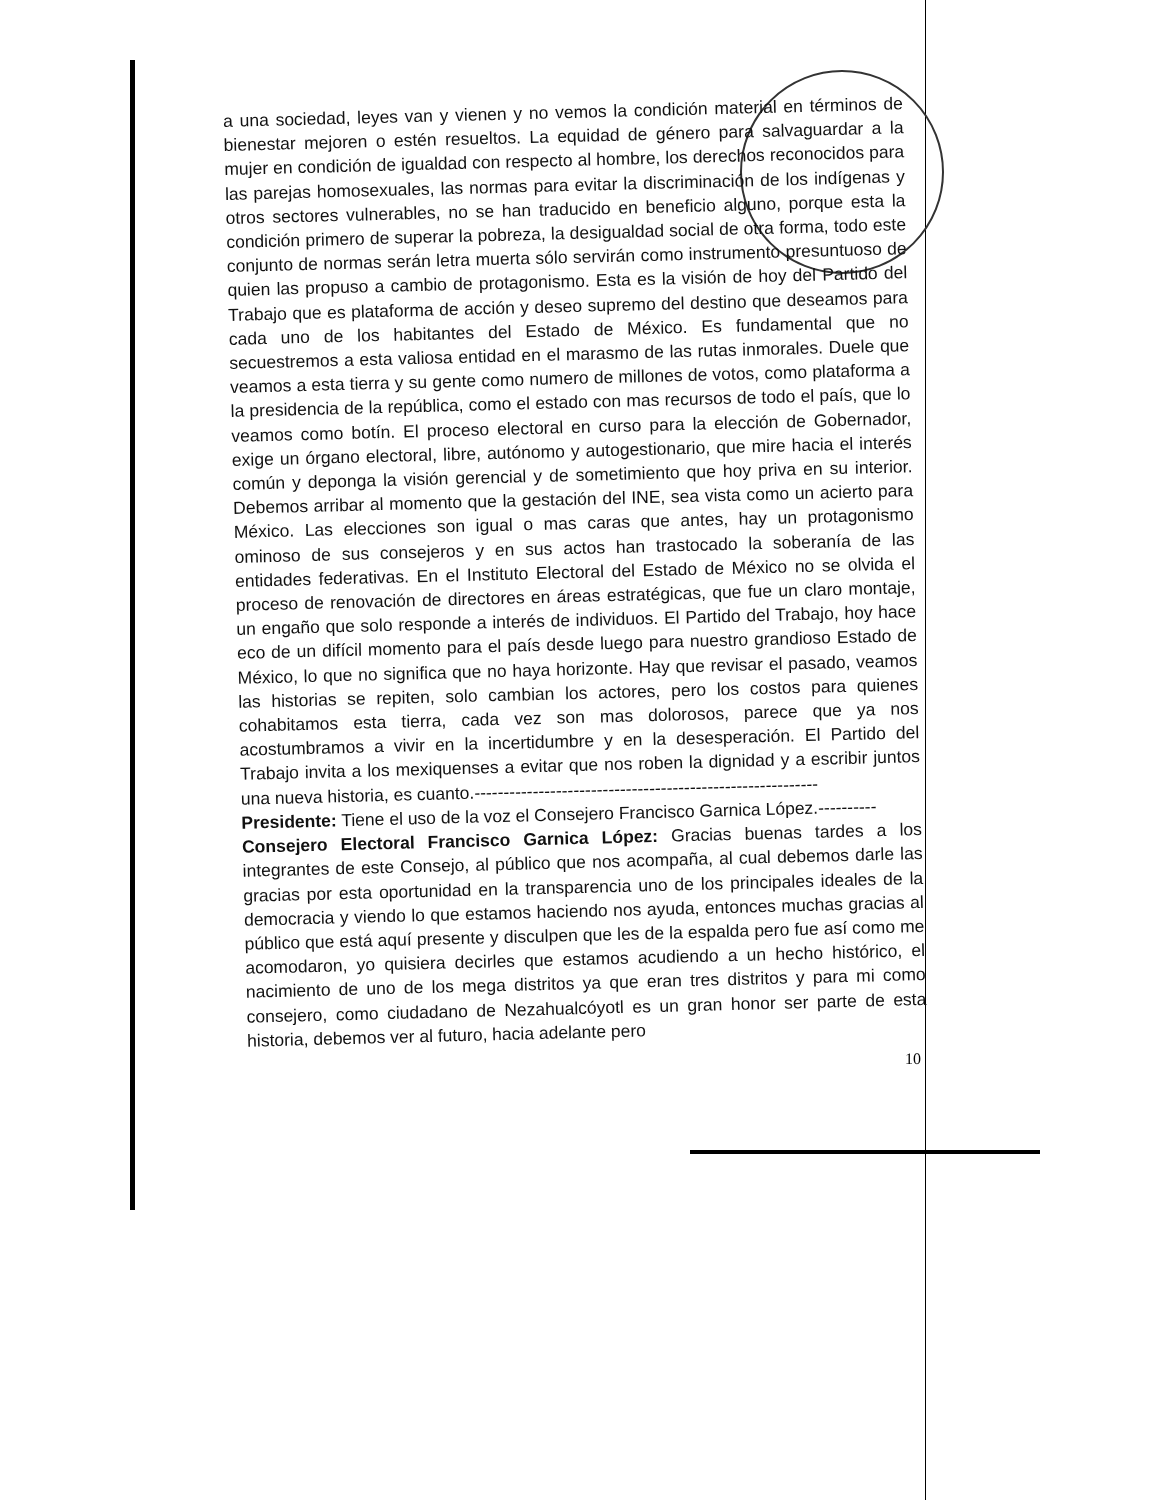a una sociedad, leyes van y vienen y no vemos la condición material en términos de bienestar mejoren o estén resueltos. La equidad de género para salvaguardar a la mujer en condición de igualdad con respecto al hombre, los derechos reconocidos para las parejas homosexuales, las normas para evitar la discriminación de los indígenas y otros sectores vulnerables, no se han traducido en beneficio alguno, porque esta la condición primero de superar la pobreza, la desigualdad social de otra forma, todo este conjunto de normas serán letra muerta sólo servirán como instrumento presuntuoso de quien las propuso a cambio de protagonismo. Esta es la visión de hoy del Partido del Trabajo que es plataforma de acción y deseo supremo del destino que deseamos para cada uno de los habitantes del Estado de México. Es fundamental que no secuestremos a esta valiosa entidad en el marasmo de las rutas inmorales. Duele que veamos a esta tierra y su gente como numero de millones de votos, como plataforma a la presidencia de la república, como el estado con mas recursos de todo el país, que lo veamos como botín. El proceso electoral en curso para la elección de Gobernador, exige un órgano electoral, libre, autónomo y autogestionario, que mire hacia el interés común y deponga la visión gerencial y de sometimiento que hoy priva en su interior. Debemos arribar al momento que la gestación del INE, sea vista como un acierto para México. Las elecciones son igual o mas caras que antes, hay un protagonismo ominoso de sus consejeros y en sus actos han trastocado la soberanía de las entidades federativas. En el Instituto Electoral del Estado de México no se olvida el proceso de renovación de directores en áreas estratégicas, que fue un claro montaje, un engaño que solo responde a interés de individuos. El Partido del Trabajo, hoy hace eco de un difícil momento para el país desde luego para nuestro grandioso Estado de México, lo que no significa que no haya horizonte. Hay que revisar el pasado, veamos las historias se repiten, solo cambian los actores, pero los costos para quienes cohabitamos esta tierra, cada vez son mas dolorosos, parece que ya nos acostumbramos a vivir en la incertidumbre y en la desesperación. El Partido del Trabajo invita a los mexiquenses a evitar que nos roben la dignidad y a escribir juntos una nueva historia, es cuanto.-----------------------------------------------------------
Presidente: Tiene el uso de la voz el Consejero Francisco Garnica López.----------
Consejero Electoral Francisco Garnica López: Gracias buenas tardes a los integrantes de este Consejo, al público que nos acompaña, al cual debemos darle las gracias por esta oportunidad en la transparencia uno de los principales ideales de la democracia y viendo lo que estamos haciendo nos ayuda, entonces muchas gracias al público que está aquí presente y disculpen que les de la espalda pero fue así como me acomodaron, yo quisiera decirles que estamos acudiendo a un hecho histórico, el nacimiento de uno de los mega distritos ya que eran tres distritos y para mi como consejero, como ciudadano de Nezahualcóyotl es un gran honor ser parte de esta historia, debemos ver al futuro, hacia adelante pero
10